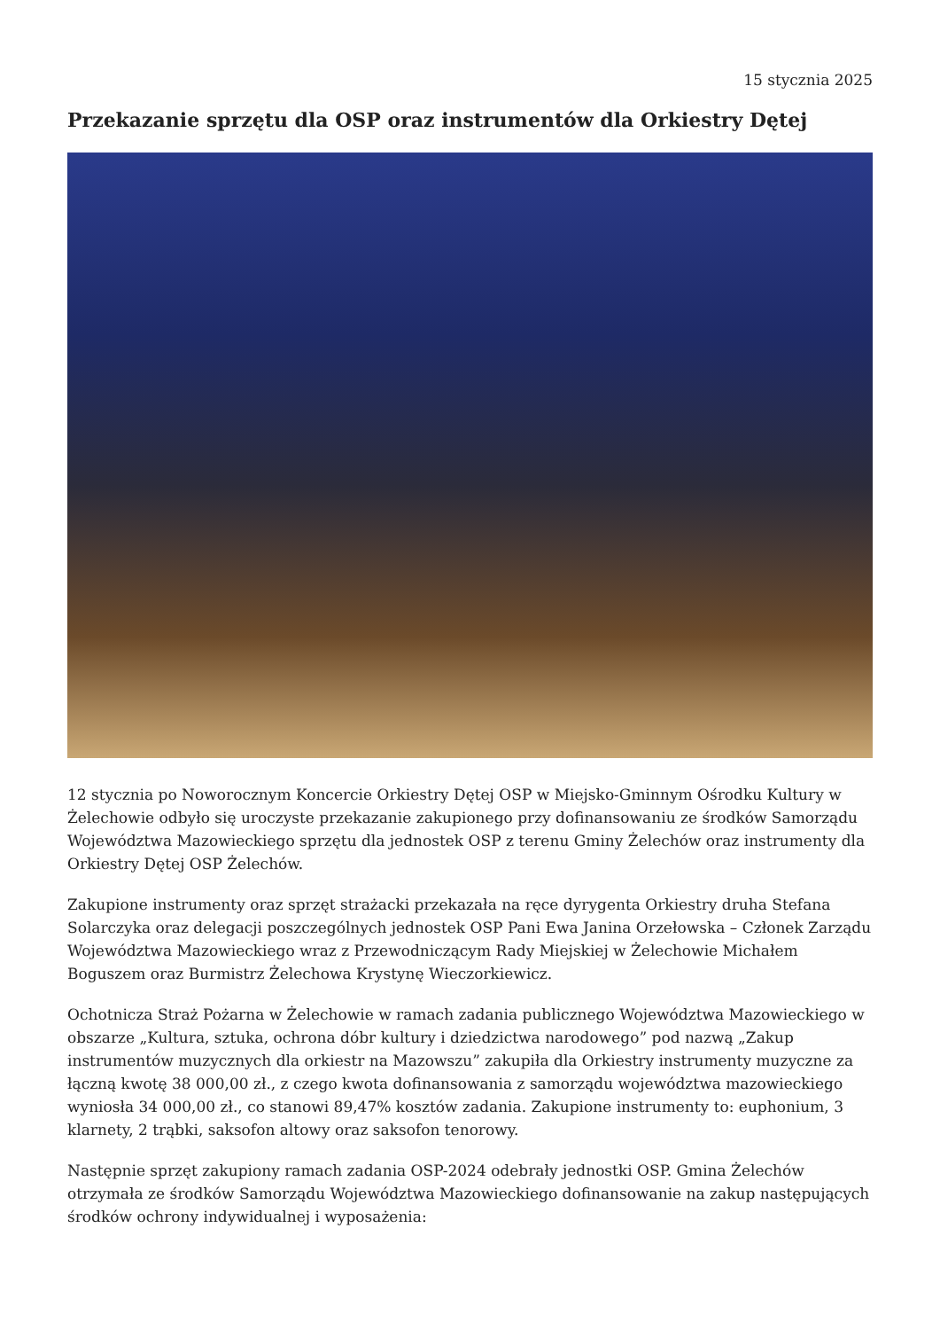15 stycznia 2025
Przekazanie sprzętu dla OSP oraz instrumentów dla Orkiestry Dętej
12 stycznia po Noworocznym Koncercie Orkiestry Dętej OSP w Miejsko-Gminnym Ośrodku Kultury w Żelechowie odbyło się uroczyste przekazanie zakupionego przy dofinansowaniu ze środków Samorządu Województwa Mazowieckiego sprzętu dla jednostek OSP z terenu Gminy Żelechów oraz instrumenty dla Orkiestry Dętej OSP Żelechów.
Zakupione instrumenty oraz sprzęt strażacki przekazała na ręce dyrygenta Orkiestry druha Stefana Solarczyka oraz delegacji poszczególnych jednostek OSP Pani Ewa Janina Orzełowska – Członek Zarządu Województwa Mazowieckiego wraz z Przewodniczącym Rady Miejskiej w Żelechowie Michałem Boguszem oraz Burmistrz Żelechowa Krystynę Wieczorkiewicz.
Ochotnicza Straż Pożarna w Żelechowie w ramach zadania publicznego Województwa Mazowieckiego w obszarze „Kultura, sztuka, ochrona dóbr kultury i dziedzictwa narodowego” pod nazwą „Zakup instrumentów muzycznych dla orkiestr na Mazowszu” zakupiła dla Orkiestry instrumenty muzyczne za łączną kwotę 38 000,00 zł., z czego kwota dofinansowania z samorządu województwa mazowieckiego wyniosła 34 000,00 zł., co stanowi 89,47% kosztów zadania. Zakupione instrumenty to: euphonium, 3 klarnety, 2 trąbki, saksofon altowy oraz saksofon tenorowy.
Następnie sprzęt zakupiony ramach zadania OSP-2024 odebrały jednostki OSP. Gmina Żelechów otrzymała ze środków Samorządu Województwa Mazowieckiego dofinansowanie na zakup następujących środków ochrony indywidualnej i wyposażenia: